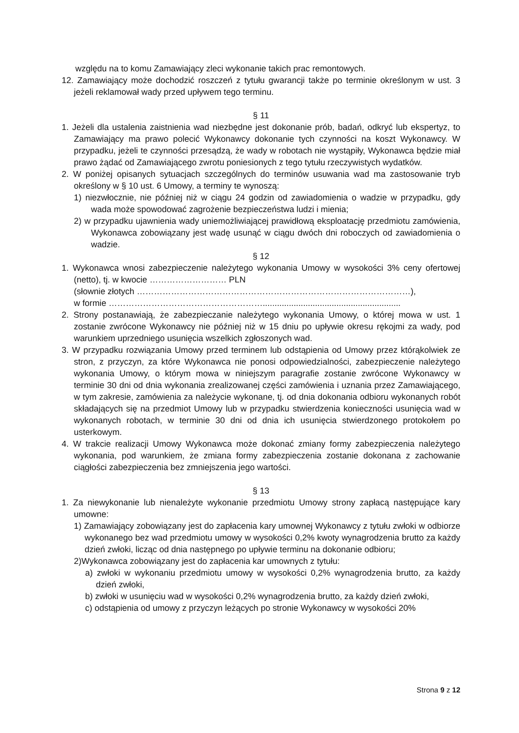względu na to komu Zamawiający zleci wykonanie takich prac remontowych.
12. Zamawiający może dochodzić roszczeń z tytułu gwarancji także po terminie określonym w ust. 3 jeżeli reklamował wady przed upływem tego terminu.
§ 11
1. Jeżeli dla ustalenia zaistnienia wad niezbędne jest dokonanie prób, badań, odkryć lub ekspertyz, to Zamawiający ma prawo polecić Wykonawcy dokonanie tych czynności na koszt Wykonawcy. W przypadku, jeżeli te czynności przesądzą, że wady w robotach nie wystąpiły, Wykonawca będzie miał prawo żądać od Zamawiającego zwrotu poniesionych z tego tytułu rzeczywistych wydatków.
2. W poniżej opisanych sytuacjach szczególnych do terminów usuwania wad ma zastosowanie tryb określony w § 10 ust. 6 Umowy, a terminy te wynoszą:
1) niezwłocznie, nie później niż w ciągu 24 godzin od zawiadomienia o wadzie w przypadku, gdy wada może spowodować zagrożenie bezpieczeństwa ludzi i mienia;
2) w przypadku ujawnienia wady uniemożliwiającej prawidłową eksploatację przedmiotu zamówienia, Wykonawca zobowiązany jest wadę usunąć w ciągu dwóch dni roboczych od zawiadomienia o wadzie.
§ 12
1. Wykonawca wnosi zabezpieczenie należytego wykonania Umowy w wysokości 3% ceny ofertowej (netto), tj. w kwocie ……………………… PLN
(słownie złotych ……………………………………………………………………………………),
w formie ………………………………………………..........................................................
2. Strony postanawiają, że zabezpieczanie należytego wykonania Umowy, o której mowa w ust. 1 zostanie zwrócone Wykonawcy nie później niż w 15 dniu po upływie okresu rękojmi za wady, pod warunkiem uprzedniego usunięcia wszelkich zgłoszonych wad.
3. W przypadku rozwiązania Umowy przed terminem lub odstąpienia od Umowy przez którąkolwiek ze stron, z przyczyn, za które Wykonawca nie ponosi odpowiedzialności, zabezpieczenie należytego wykonania Umowy, o którym mowa w niniejszym paragrafie zostanie zwrócone Wykonawcy w terminie 30 dni od dnia wykonania zrealizowanej części zamówienia i uznania przez Zamawiającego, w tym zakresie, zamówienia za należycie wykonane, tj. od dnia dokonania odbioru wykonanych robót składających się na przedmiot Umowy lub w przypadku stwierdzenia konieczności usunięcia wad w wykonanych robotach, w terminie 30 dni od dnia ich usunięcia stwierdzonego protokołem po usterkowym.
4. W trakcie realizacji Umowy Wykonawca może dokonać zmiany formy zabezpieczenia należytego wykonania, pod warunkiem, że zmiana formy zabezpieczenia zostanie dokonana z zachowanie ciągłości zabezpieczenia bez zmniejszenia jego wartości.
§ 13
1. Za niewykonanie lub nienależyte wykonanie przedmiotu Umowy strony zapłacą następujące kary umowne:
1) Zamawiający zobowiązany jest do zapłacenia kary umownej Wykonawcy z tytułu zwłoki w odbiorze wykonanego bez wad przedmiotu umowy w wysokości 0,2% kwoty wynagrodzenia brutto za każdy dzień zwłoki, licząc od dnia następnego po upływie terminu na dokonanie odbioru;
2)Wykonawca zobowiązany jest do zapłacenia kar umownych z tytułu:
a) zwłoki w wykonaniu przedmiotu umowy w wysokości 0,2% wynagrodzenia brutto, za każdy dzień zwłoki,
b) zwłoki w usunięciu wad w wysokości 0,2% wynagrodzenia brutto, za każdy dzień zwłoki,
c) odstąpienia od umowy z przyczyn leżących po stronie Wykonawcy w wysokości 20%
Strona 9 z 12